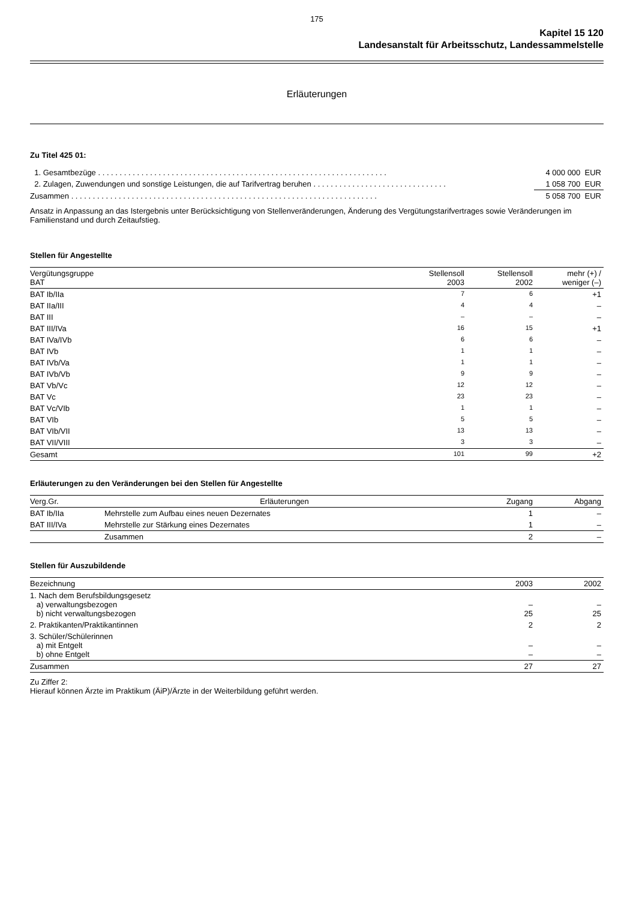175
Kapitel 15 120
Landesanstalt für Arbeitsschutz, Landessammelstelle
Erläuterungen
Zu Titel 425 01:
| 1. Gesamtbezüge . . . . . . . . . . . . . . . . . . . . . . . . . . . . . . . . . . . . . . . . . . . . . . . . . . . . . . . . . . . . . . . . . . . | 4 000 000 EUR |
| 2. Zulagen, Zuwendungen und sonstige Leistungen, die auf Tarifvertrag beruhen . . . . . . . . . . . . . . . . . . . . . . . . . . . . . . . | 1 058 700 EUR |
| Zusammen . . . . . . . . . . . . . . . . . . . . . . . . . . . . . . . . . . . . . . . . . . . . . . . . . . . . . . . . . . . . . . . . . . . . . . . | 5 058 700 EUR |
Ansatz in Anpassung an das Istergebnis unter Berücksichtigung von Stellenveränderungen, Änderung des Vergütungstarifvertrages sowie Veränderungen im Familienstand und durch Zeitaufstieg.
Stellen für Angestellte
| Vergütungsgruppe BAT | Stellensoll 2003 | Stellensoll 2002 | mehr (+) / weniger (–) |
| --- | --- | --- | --- |
| BAT Ib/IIa | 7 | 6 | +1 |
| BAT IIa/III | 4 | 4 | – |
| BAT III | – | – | – |
| BAT III/IVa | 16 | 15 | +1 |
| BAT IVa/IVb | 6 | 6 | – |
| BAT IVb | 1 | 1 | – |
| BAT IVb/Va | 1 | 1 | – |
| BAT IVb/Vb | 9 | 9 | – |
| BAT Vb/Vc | 12 | 12 | – |
| BAT Vc | 23 | 23 | – |
| BAT Vc/VIb | 1 | 1 | – |
| BAT VIb | 5 | 5 | – |
| BAT VIb/VII | 13 | 13 | – |
| BAT VII/VIII | 3 | 3 | – |
| Gesamt | 101 | 99 | +2 |
Erläuterungen zu den Veränderungen bei den Stellen für Angestellte
| Verg.Gr. | Erläuterungen | Zugang | Abgang |
| --- | --- | --- | --- |
| BAT Ib/IIa | Mehrstelle zum Aufbau eines neuen Dezernates | 1 | – |
| BAT III/IVa | Mehrstelle zur Stärkung eines Dezernates | 1 | – |
| | Zusammen | 2 | – |
Stellen für Auszubildende
| Bezeichnung | 2003 | 2002 |
| --- | --- | --- |
| 1. Nach dem Berufsbildungsgesetz a) verwaltungsbezogen b) nicht verwaltungsbezogen | – 25 | – 25 |
| 2. Praktikanten/Praktikantinnen | 2 | 2 |
| 3. Schüler/Schülerinnen a) mit Entgelt b) ohne Entgelt | – – | – – |
| Zusammen | 27 | 27 |
Zu Ziffer 2:
Hierauf können Ärzte im Praktikum (ÄiP)/Ärzte in der Weiterbildung geführt werden.